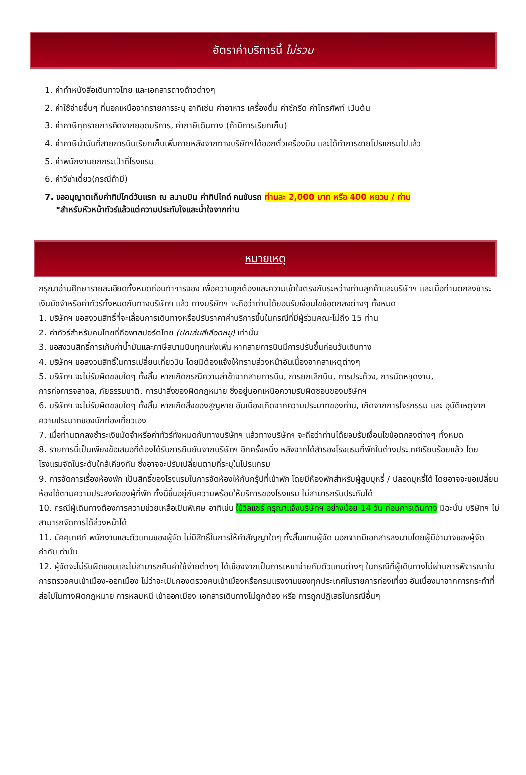อัตราค่าบริการนี้ ไม่รวม
1. ค่าทำหนังสือเดินทางไทย และเอกสารต่างด้าวต่างๆ
2. ค่าใช้จ่ายอื่นๆ ที่นอกเหนือจากรายการระบุ อาทิเช่น ค่าอาหาร เครื่องดื่ม ค่าซักรีด ค่าโทรศัพท์ เป็นต้น
3. ค่าภาษีทุกรายการคิดจากยอดบริการ, ค่าภาษีเดินทาง (ถ้ามีการเรียกเก็บ)
4. ค่าภาษีน้ำมันที่สายการบินเรียกเก็บเพิ่มภายหลังจากทางบริษัทฯได้ออกตั๋วเครื่องบิน และได้ทำการขายโปรแกรมไปแล้ว
5. ค่าพนักงานยกกระเป๋าที่โรงแรม
6. ค่าวีซ่าเดี่ยว(กรณีถ้ามี)
7. ขออนุญาตเก็บค่าทิปไกด์วันแรก ณ สนามบิน ค่าทิปไกด์ คนขับรถ ท่านละ 2,000 บาท หรือ 400 หยวน / ท่าน
*สำหรับหัวหน้าทัวร์แล้วแต่ความประทับใจและน้ำใจจากท่าน
หมายเหตุ
กรุณาอ่านศึกษารายละเอียดทั้งหมดก่อนทำการจอง เพื่อความถูกต้องและความเข้าใจตรงกันระหว่างท่านลูกค้าและบริษัทฯ และเมื่อท่านตกลงชำระเงินมัดจำหรือค่าทัวร์ทั้งหมดกับทางบริษัทฯ แล้ว ทางบริษัทฯ จะถือว่าท่านได้ยอมรับเงื่อนไขข้อตกลงต่างๆ ทั้งหมด
1. บริษัทฯ ขอสงวนสิทธิ์ที่จะเลื่อนการเดินทางหรือปรับราคาค่าบริการขึ้นในกรณีที่มีผู้ร่วมคณะไม่ถึง 15 ท่าน
2. ค่าทัวร์สำหรับคนไทยที่ถือพาสปอร์ตไทย (ปกเล่มสีเลือดหมู) เท่านั้น
3. ขอสงวนสิทธิ์การเก็บค่าน้ำมันและภาษีสนามบินทุกแห่งเพิ่ม หากสายการบินมีการปรับขึ้นก่อนวันเดินทาง
4. บริษัทฯ ขอสงวนสิทธิ์ในการเปลี่ยนเที่ยวบิน โดยมิต้องแจ้งให้ทราบล่วงหน้าอันเนื่องจากสาเหตุต่างๆ
5. บริษัทฯ จะไม่รับผิดชอบใดๆ ทั้งสิ้น หากเกิดกรณีความล่าช้าจากสายการบิน, การยกเลิกบิน, การประท้วง, การนัดหยุดงาน,
การก่อการจลาจล, ภัยธรรมชาติ, การนำสิ่งของผิดกฎหมาย ซึ่งอยู่นอกเหนือความรับผิดชอบของบริษัทฯ
6. บริษัทฯ จะไม่รับผิดชอบใดๆ ทั้งสิ้น หากเกิดสิ่งของสูญหาย อันเนื่องเกิดจากความประมาทของท่าน, เกิดจากการโจรกรรม และ อุบัติเหตุจากความประมาทของนักท่องเที่ยวเอง
7. เมื่อท่านตกลงชำระเงินมัดจำหรือค่าทัวร์ทั้งหมดกับทางบริษัทฯ แล้วทางบริษัทฯ จะถือว่าท่านได้ยอมรับเงื่อนไขข้อตกลงต่างๆ ทั้งหมด
8. รายการนี้เป็นเพียงข้อเสนอที่ต้องได้รับการยืนยันจากบริษัทฯ อีกครั้งหนึ่ง หลังจากได้สำรองโรงแรมที่พักในต่างประเทศเรียบร้อยแล้ว โดยโรงแรมจัดในระดับใกล้เคียงกัน ซึ่งอาจจะปรับเปลี่ยนตามที่ระบุในโปรแกรม
9. การจัดการเรื่องห้องพัก เป็นสิทธิ์ของโรงแรมในการจัดห้องให้กับกรุ๊ปที่เข้าพัก โดยมีห้องพักสำหรับผู้สูบบุหรี่ / ปลอดบุหรี่ได้ โดยอาจจะขอเปลี่ยนห้องได้ตามความประสงค์ของผู้ที่พัก ทั้งนี้ขึ้นอยู่กับความพร้อมให้บริการของโรงแรม ไม่สามารถรับประกันได้
10. กรณีผู้เดินทางต้องการความช่วยเหลือเป็นพิเศษ อาทิเช่น ใช้วิลแชร์ กรุณาแจ้งบริษัทฯ อย่างน้อย 14 วัน ก่อนการเดินทาง มิฉะนั้น บริษัทฯ ไม่สามารถจัดการได้ล่วงหน้าได้
11. มัคคุเทศก์ พนักงานและตัวแทนของผู้จัด ไม่มีสิทธิ์ในการให้คำสัญญาใดๆ ทั้งสิ้นแทนผู้จัด นอกจากมีเอกสารลงนามโดยผู้มีอำนาจของผู้จัดกำกับเท่านั้น
12. ผู้จัดจะไม่รับผิดชอบและไม่สามารถคืนค่าใช้จ่ายต่างๆ ได้เนื่องจากเป็นการเหมาจ่ายกับตัวแทนต่างๆ ในกรณีที่ผู้เดินทางไม่ผ่านการพิจารณาในการตรวจคนเข้าเมือง-ออกเมือง ไม่ว่าจะเป็นกองตรวจคนเข้าเมืองหรือกรมแรงงานของทุกประเทศในรายการท่องเที่ยว อันเนื่องมาจากการกระทำที่ส่อไปในทางผิดกฎหมาย การหลบหนี เข้าออกเมือง เอกสารเดินทางไม่ถูกต้อง หรือ การถูกปฏิเสธในกรณีอื่นๆ